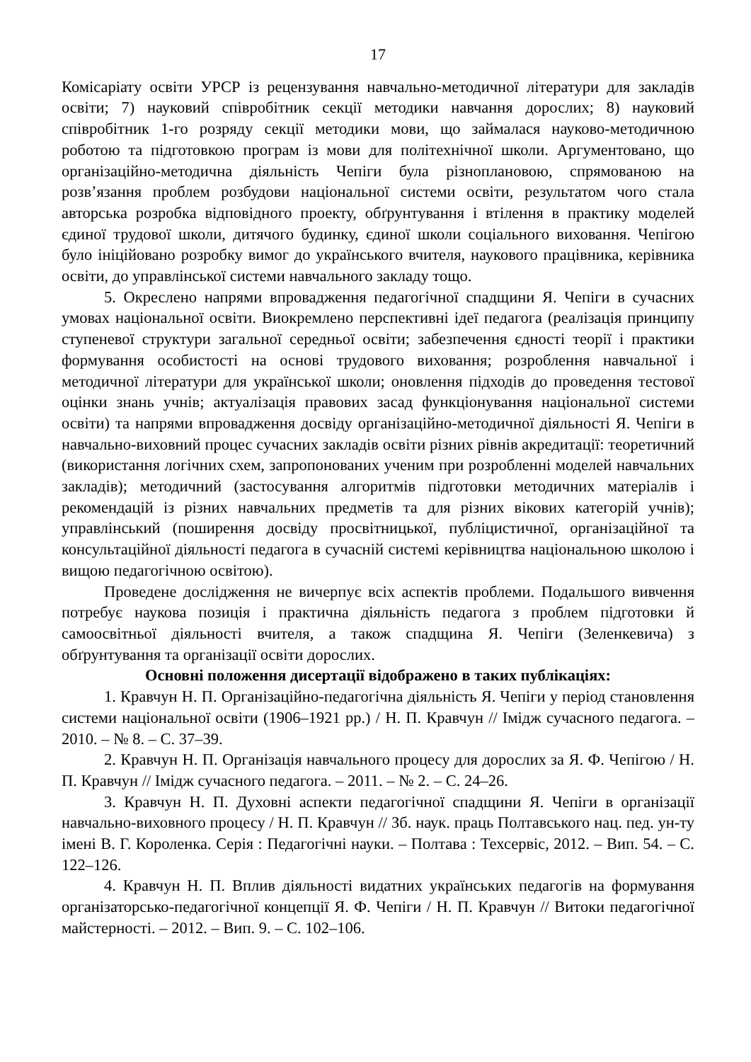17
Комісаріату освіти УРСР із рецензування навчально-методичної літератури для закладів освіти; 7) науковий співробітник секції методики навчання дорослих; 8) науковий співробітник 1-го розряду секції методики мови, що займалася науково-методичною роботою та підготовкою програм із мови для політехнічної школи. Аргументовано, що організаційно-методична діяльність Чепіги була різноплановою, спрямованою на розв’язання проблем розбудови національної системи освіти, результатом чого стала авторська розробка відповідного проекту, обґрунтування і втілення в практику моделей єдиної трудової школи, дитячого будинку, єдиної школи соціального виховання. Чепігою було ініційовано розробку вимог до українського вчителя, наукового працівника, керівника освіти, до управлінської системи навчального закладу тощо.
5. Окреслено напрями впровадження педагогічної спадщини Я. Чепіги в сучасних умовах національної освіти. Виокремлено перспективні ідеї педагога (реалізація принципу ступеневої структури загальної середньої освіти; забезпечення єдності теорії і практики формування особистості на основі трудового виховання; розроблення навчальної і методичної літератури для української школи; оновлення підходів до проведення тестової оцінки знань учнів; актуалізація правових засад функціонування національної системи освіти) та напрями впровадження досвіду організаційно-методичної діяльності Я. Чепіги в навчально-виховний процес сучасних закладів освіти різних рівнів акредитації: теоретичний (використання логічних схем, запропонованих ученим при розробленні моделей навчальних закладів); методичний (застосування алгоритмів підготовки методичних матеріалів і рекомендацій із різних навчальних предметів та для різних вікових категорій учнів); управлінський (поширення досвіду просвітницької, публіцистичної, організаційної та консультаційної діяльності педагога в сучасній системі керівництва національною школою і вищою педагогічною освітою).
Проведене дослідження не вичерпує всіх аспектів проблеми. Подальшого вивчення потребує наукова позиція і практична діяльність педагога з проблем підготовки й самоосвітньої діяльності вчителя, а також спадщина Я. Чепіги (Зеленкевича) з обґрунтування та організації освіти дорослих.
Основні положення дисертації відображено в таких публікаціях:
1. Кравчун Н. П. Організаційно-педагогічна діяльність Я. Чепіги у період становлення системи національної освіти (1906–1921 рр.) / Н. П. Кравчун // Імідж сучасного педагога. – 2010. – № 8. – С. 37–39.
2. Кравчун Н. П. Організація навчального процесу для дорослих за Я. Ф. Чепігою / Н. П. Кравчун // Імідж сучасного педагога. – 2011. – № 2. – С. 24–26.
3. Кравчун Н. П. Духовні аспекти педагогічної спадщини Я. Чепіги в організації навчально-виховного процесу / Н. П. Кравчун // Зб. наук. праць Полтавського нац. пед. ун-ту імені В. Г. Короленка. Серія : Педагогічні науки. – Полтава : Техсервіс, 2012. – Вип. 54. – С. 122–126.
4. Кравчун Н. П. Вплив діяльності видатних українських педагогів на формування організаторсько-педагогічної концепції Я. Ф. Чепіги / Н. П. Кравчун // Витоки педагогічної майстерності. – 2012. – Вип. 9. – С. 102–106.